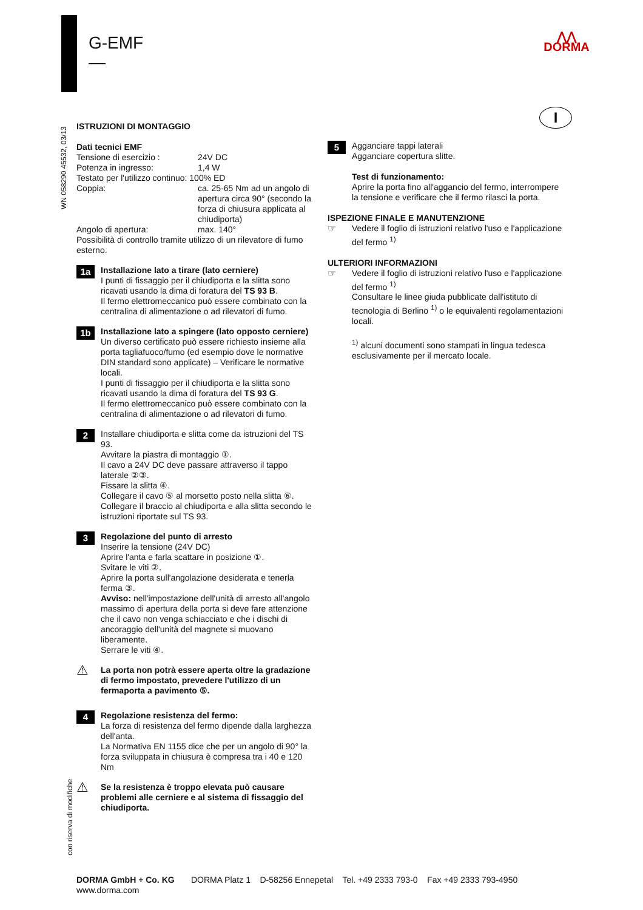G-EMF
—
⋀⋀
DORMA
I
WN 058290 45532, 03/13
con riserva di modifiche
ISTRUZIONI DI MONTAGGIO
Dati tecnici EMF
Tensione di esercizio : 24V DC
Potenza in ingresso: 1,4 W
Testato per l'utilizzo continuo: 100% ED
Coppia: ca. 25-65 Nm ad un angolo di apertura circa 90° (secondo la forza di chiusura applicata al chiudiporta)
Angolo di apertura: max. 140°
Possibilità di controllo tramite utilizzo di un rilevatore di fumo esterno.
1a
Installazione lato a tirare (lato cerniere)
I punti di fissaggio per il chiudiporta e la slitta sono ricavati usando la dima di foratura del TS 93 B.
Il fermo elettromeccanico può essere combinato con la centralina di alimentazione o ad rilevatori di fumo.
1b
Installazione lato a spingere (lato opposto cerniere)
Un diverso certificato può essere richiesto insieme alla porta tagliafuoco/fumo (ed esempio dove le normative DIN standard sono applicate) – Verificare le normative locali.
I punti di fissaggio per il chiudiporta e la slitta sono ricavati usando la dima di foratura del TS 93 G.
Il fermo elettromeccanico può essere combinato con la centralina di alimentazione o ad rilevatori di fumo.
2
Installare chiudiporta e slitta come da istruzioni del TS 93.
Avvitare la piastra di montaggio ①.
Il cavo a 24V DC deve passare attraverso il tappo laterale ②③.
Fissare la slitta ④.
Collegare il cavo ⑤ al morsetto posto nella slitta ⑥.
Collegare il braccio al chiudiporta e alla slitta secondo le istruzioni riportate sul TS 93.
3
Regolazione del punto di arresto
Inserire la tensione (24V DC)
Aprire l'anta e farla scattare in posizione ①.
Svitare le viti ②.
Aprire la porta sull'angolazione desiderata e tenerla ferma ③.
Avviso: nell'impostazione dell'unità di arresto all'angolo massimo di apertura della porta si deve fare attenzione che il cavo non venga schiacciato e che i dischi di ancoraggio dell'unità del magnete si muovano liberamente.
Serrare le viti ④.
⚠
La porta non potrà essere aperta oltre la gradazione di fermo impostato, prevedere l'utilizzo di un fermaporta a pavimento ⑤.
4
Regolazione resistenza del fermo:
La forza di resistenza del fermo dipende dalla larghezza dell'anta.
La Normativa EN 1155 dice che per un angolo di 90° la forza sviluppata in chiusura è compresa tra i 40 e 120 Nm
⚠
Se la resistenza è troppo elevata può causare problemi alle cerniere e al sistema di fissaggio del chiudiporta.
5
Agganciare tappi laterali
Agganciare copertura slitte.
Test di funzionamento:
Aprire la porta fino all'aggancio del fermo, interrompere la tensione e verificare che il fermo rilasci la porta.
ISPEZIONE FINALE E MANUTENZIONE
☞ Vedere il foglio di istruzioni relativo l'uso e l'applicazione del fermo <sup>1)</sup>
ULTERIORI INFORMAZIONI
☞ Vedere il foglio di istruzioni relativo l'uso e l'applicazione del fermo <sup>1)</sup>
Consultare le linee giuda pubblicate dall'istituto di tecnologia di Berlino <sup>1)</sup> o le equivalenti regolamentazioni locali.
<sup>1)</sup> alcuni documenti sono stampati in lingua tedesca esclusivamente per il mercato locale.
DORMA GmbH + Co. KG DORMA Platz 1 D-58256 Ennepetal Tel. +49 2333 793-0 Fax +49 2333 793-4950
www.dorma.com